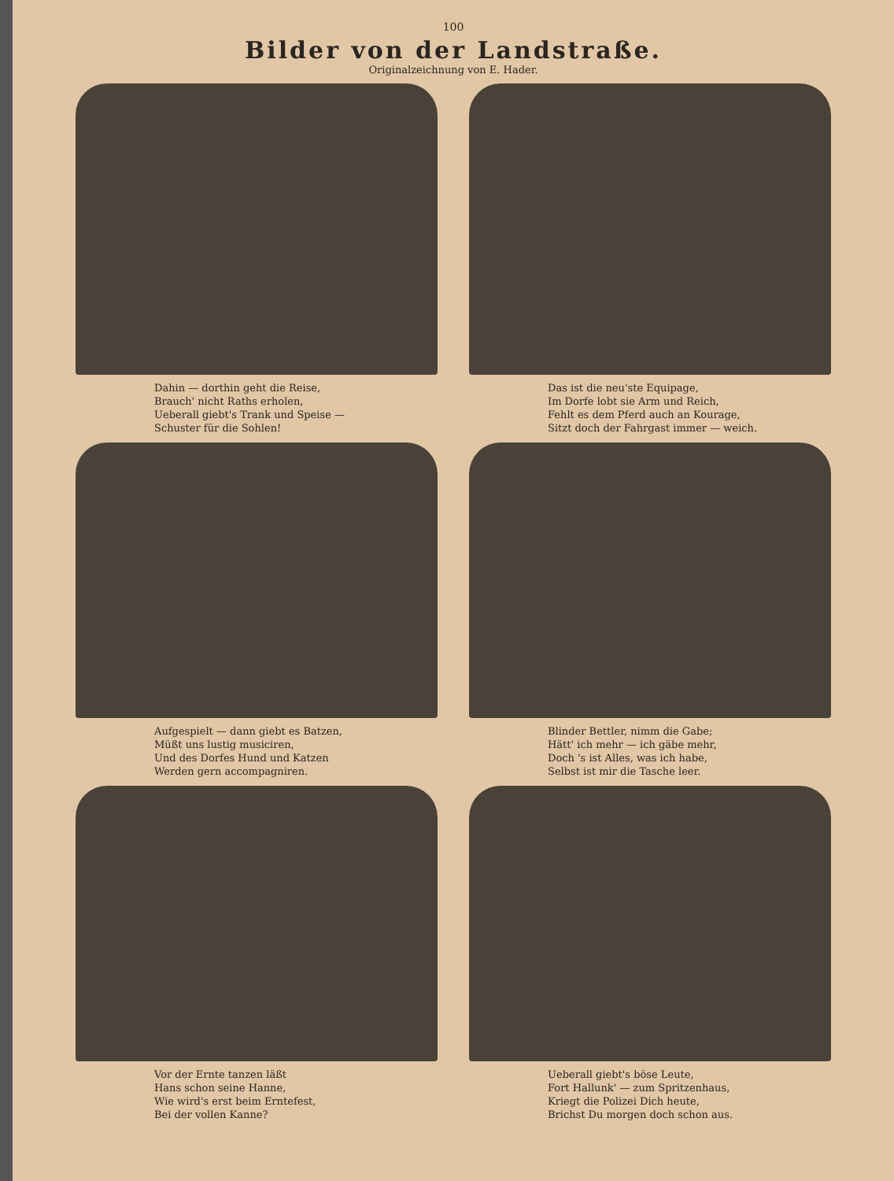100
Bilder von der Landstraße.
Originalzeichnung von E. Hader.
Dahin — dorthin geht die Reise,
Brauch' nicht Raths erholen,
Ueberall giebt's Trank und Speise —
Schuster für die Sohlen!
Das ist die neu'ste Equipage,
Im Dorfe lobt sie Arm und Reich,
Fehlt es dem Pferd auch an Kourage,
Sitzt doch der Fahrgast immer — weich.
Aufgespielt — dann giebt es Batzen,
Müßt uns lustig musiciren,
Und des Dorfes Hund und Katzen
Werden gern accompagniren.
Blinder Bettler, nimm die Gabe;
Hätt' ich mehr — ich gäbe mehr,
Doch 's ist Alles, was ich habe,
Selbst ist mir die Tasche leer.
Vor der Ernte tanzen läßt
Hans schon seine Hanne,
Wie wird's erst beim Erntefest,
Bei der vollen Kanne?
Ueberall giebt's böse Leute,
Fort Hallunk' — zum Spritzenhaus,
Kriegt die Polizei Dich heute,
Brichst Du morgen doch schon aus.